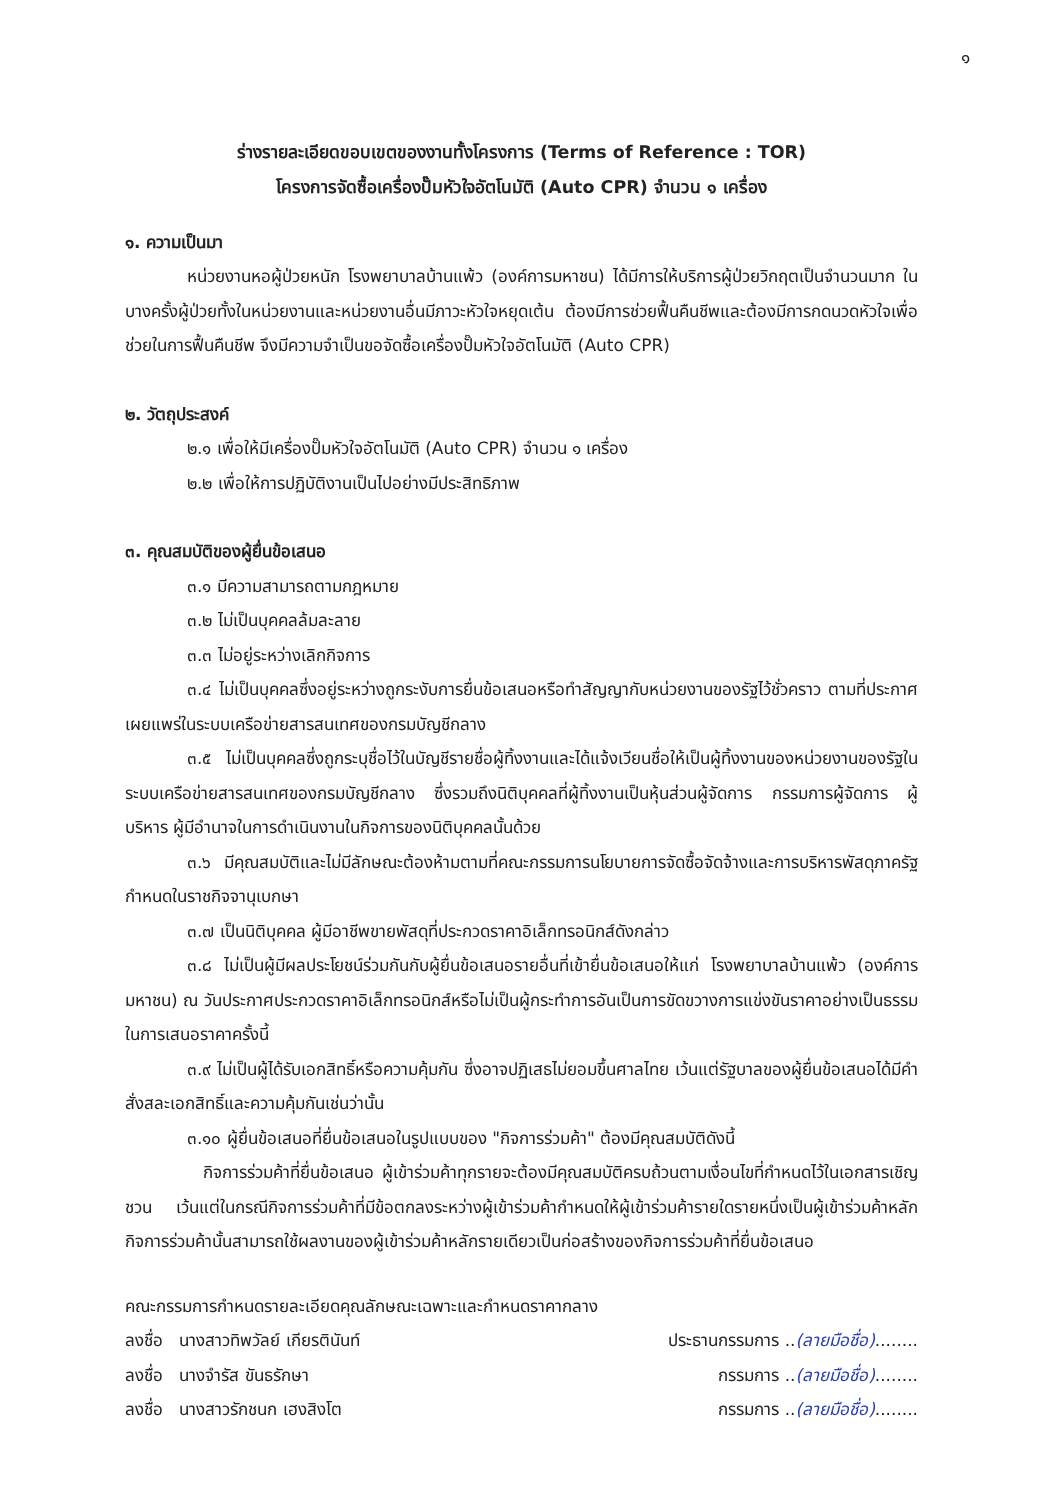๑
ร่างรายละเอียดขอบเขตของงานทั้งโครงการ (Terms of Reference : TOR)
โครงการจัดซื้อเครื่องปั๊มหัวใจอัตโนมัติ (Auto CPR) จำนวน ๑ เครื่อง
๑. ความเป็นมา
หน่วยงานหอผู้ป่วยหนัก โรงพยาบาลบ้านแพ้ว (องค์การมหาชน) ได้มีการให้บริการผู้ป่วยวิกฤตเป็นจำนวนมาก ในบางครั้งผู้ป่วยทั้งในหน่วยงานและหน่วยงานอื่นมีภาวะหัวใจหยุดเต้น ต้องมีการช่วยฟื้นคืนชีพและต้องมีการกดนวดหัวใจเพื่อช่วยในการฟื้นคืนชีพ จึงมีความจำเป็นขอจัดซื้อเครื่องปั๊มหัวใจอัตโนมัติ (Auto CPR)
๒. วัตถุประสงค์
๒.๑ เพื่อให้มีเครื่องปั๊มหัวใจอัตโนมัติ (Auto CPR) จำนวน ๑ เครื่อง
๒.๒ เพื่อให้การปฏิบัติงานเป็นไปอย่างมีประสิทธิภาพ
๓. คุณสมบัติของผู้ยื่นข้อเสนอ
๓.๑ มีความสามารถตามกฎหมาย
๓.๒ ไม่เป็นบุคคลล้มละลาย
๓.๓ ไม่อยู่ระหว่างเลิกกิจการ
๓.๔ ไม่เป็นบุคคลซึ่งอยู่ระหว่างถูกระงับการยื่นข้อเสนอหรือทำสัญญากับหน่วยงานของรัฐไว้ชั่วคราว ตามที่ประกาศเผยแพร่ในระบบเครือข่ายสารสนเทศของกรมบัญชีกลาง
๓.๕ ไม่เป็นบุคคลซึ่งถูกระบุชื่อไว้ในบัญชีรายชื่อผู้ทิ้งงานและได้แจ้งเวียนชื่อให้เป็นผู้ทิ้งงานของหน่วยงานของรัฐในระบบเครือข่ายสารสนเทศของกรมบัญชีกลาง ซึ่งรวมถึงนิติบุคคลที่ผู้ทิ้งงานเป็นหุ้นส่วนผู้จัดการ กรรมการผู้จัดการ ผู้บริหาร ผู้มีอำนาจในการดำเนินงานในกิจการของนิติบุคคลนั้นด้วย
๓.๖ มีคุณสมบัติและไม่มีลักษณะต้องห้ามตามที่คณะกรรมการนโยบายการจัดซื้อจัดจ้างและการบริหารพัสดุภาครัฐกำหนดในราชกิจจานุเบกษา
๓.๗ เป็นนิติบุคคล ผู้มีอาชีพขายพัสดุที่ประกวดราคาอิเล็กทรอนิกส์ดังกล่าว
๓.๘ ไม่เป็นผู้มีผลประโยชน์ร่วมกันกับผู้ยื่นข้อเสนอรายอื่นที่เข้ายื่นข้อเสนอให้แก่ โรงพยาบาลบ้านแพ้ว (องค์การมหาชน) ณ วันประกาศประกวดราคาอิเล็กทรอนิกส์หรือไม่เป็นผู้กระทำการอันเป็นการขัดขวางการแข่งขันราคาอย่างเป็นธรรม ในการเสนอราคาครั้งนี้
๓.๙ ไม่เป็นผู้ได้รับเอกสิทธิ์หรือความคุ้มกัน ซึ่งอาจปฏิเสธไม่ยอมขึ้นศาลไทย เว้นแต่รัฐบาลของผู้ยื่นข้อเสนอได้มีคำสั่งสละเอกสิทธิ์และความคุ้มกันเช่นว่านั้น
๓.๑๐ ผู้ยื่นข้อเสนอที่ยื่นข้อเสนอในรูปแบบของ "กิจการร่วมค้า" ต้องมีคุณสมบัติดังนี้
กิจการร่วมค้าที่ยื่นข้อเสนอ ผู้เข้าร่วมค้าทุกรายจะต้องมีคุณสมบัติครบถ้วนตามเงื่อนไขที่กำหนดไว้ในเอกสารเชิญชวน เว้นแต่ในกรณีกิจการร่วมค้าที่มีข้อตกลงระหว่างผู้เข้าร่วมค้ากำหนดให้ผู้เข้าร่วมค้ารายใดรายหนึ่งเป็นผู้เข้าร่วมค้าหลัก กิจการร่วมค้านั้นสามารถใช้ผลงานของผู้เข้าร่วมค้าหลักรายเดียวเป็นก่อสร้างของกิจการร่วมค้าที่ยื่นข้อเสนอ
คณะกรรมการกำหนดรายละเอียดคุณลักษณะเฉพาะและกำหนดราคากลาง
ลงชื่อ นางสาวทิพวัลย์ เกียรตินันท์ ประธานกรรมการ ..(ลายมือชื่อ)........
ลงชื่อ นางจำรัส ขันธรักษา กรรมการ ..(ลายมือชื่อ)........
ลงชื่อ นางสาวรักชนก เฮงสิงโต กรรมการ ..(ลายมือชื่อ)........